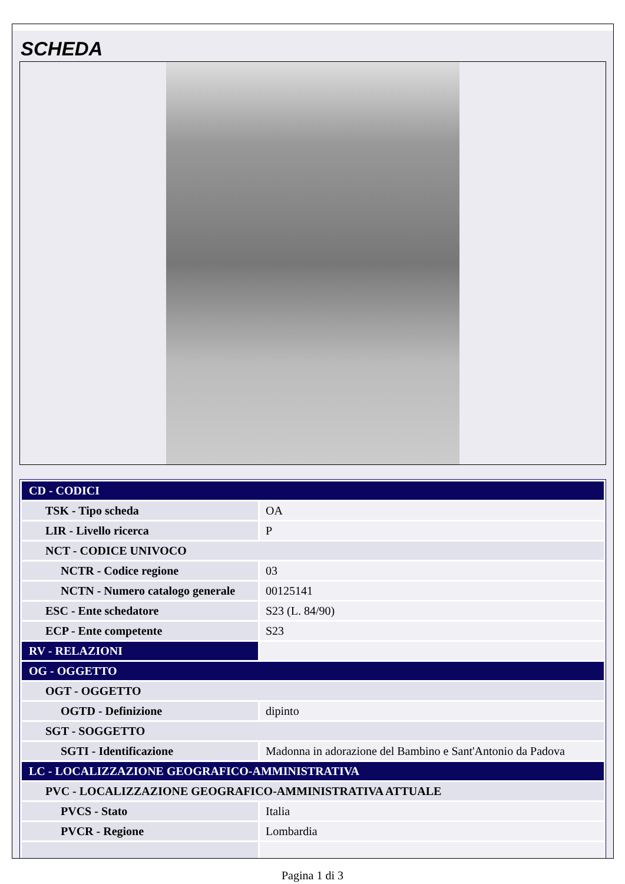SCHEDA
| CD - CODICI | |
| TSK - Tipo scheda | OA |
| LIR - Livello ricerca | P |
| NCT - CODICE UNIVOCO | |
| NCTR - Codice regione | 03 |
| NCTN - Numero catalogo generale | 00125141 |
| ESC - Ente schedatore | S23 (L. 84/90) |
| ECP - Ente competente | S23 |
| RV - RELAZIONI | |
| OG - OGGETTO | |
| OGT - OGGETTO | |
| OGTD - Definizione | dipinto |
| SGT - SOGGETTO | |
| SGTI - Identificazione | Madonna in adorazione del Bambino e Sant'Antonio da Padova |
| LC - LOCALIZZAZIONE GEOGRAFICO-AMMINISTRATIVA | |
| PVC - LOCALIZZAZIONE GEOGRAFICO-AMMINISTRATIVA ATTUALE | |
| PVCS - Stato | Italia |
| PVCR - Regione | Lombardia |
Pagina 1 di 3